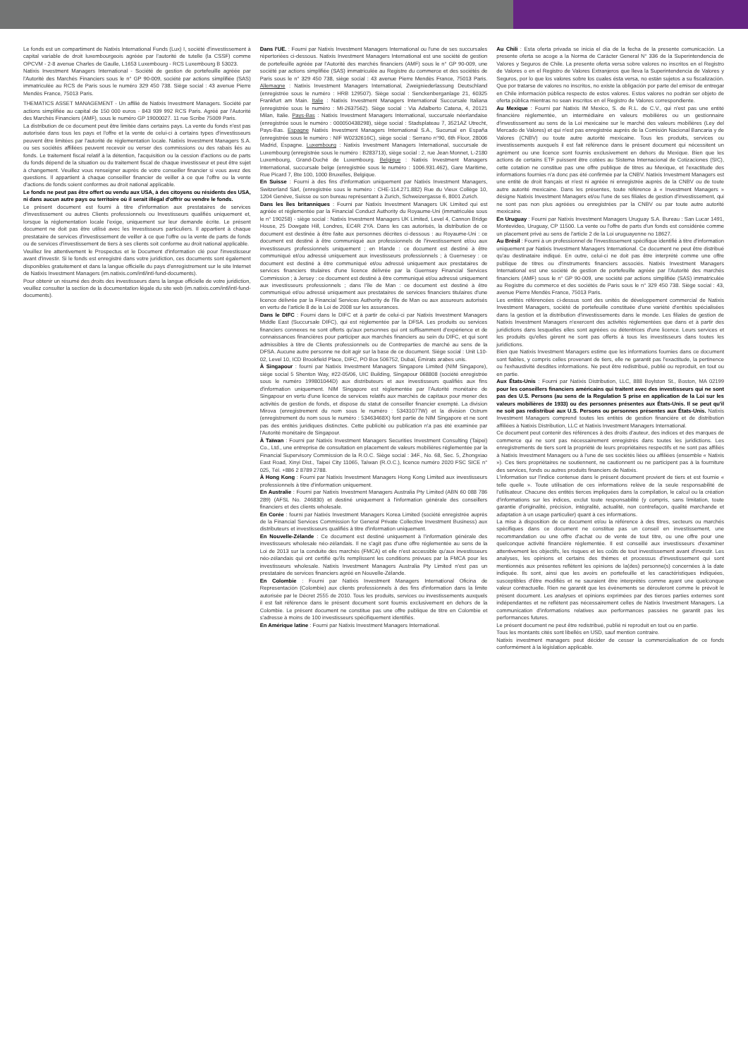Le fonds est un compartiment de Natixis International Funds (Lux) I, société d'investissement à capital variable de droit luxembourgeois agréée par l'autorité de tutelle (la CSSF) comme OPCVM - 2-8 avenue Charles de Gaulle, L1653 Luxembourg - RCS Luxembourg B 53023.
Natixis Investment Managers International - Société de gestion de portefeuille agréée par l'Autorité des Marchés Financiers sous le n° GP 90-009, société par actions simplifiée (SAS) immatriculée au RCS de Paris sous le numéro 329 450 738. Siège social : 43 avenue Pierre Mendès France, 75013 Paris.
THEMATICS ASSET MANAGEMENT - Un affilié de Natixis Investment Managers. Société par actions simplifiée au capital de 150 000 euros - 843 939 992 RCS Paris. Agréé par l'Autorité des Marchés Financiers (AMF), sous le numéro GP 19000027. 11 rue Scribe 75009 Paris.
La distribution de ce document peut être limitée dans certains pays. La vente du fonds n'est pas autorisée dans tous les pays et l'offre et la vente de celui-ci à certains types d'investisseurs peuvent être limitées par l'autorité de réglementation locale. Natixis Investment Managers S.A. ou ses sociétés affiliées peuvent recevoir ou verser des commissions ou des rabais liés au fonds. Le traitement fiscal relatif à la détention, l'acquisition ou la cession d'actions ou de parts du fonds dépend de la situation ou du traitement fiscal de chaque investisseur et peut être sujet à changement. Veuillez vous renseigner auprès de votre conseiller financier si vous avez des questions. Il appartient à chaque conseiller financier de veiller à ce que l'offre ou la vente d'actions de fonds soient conformes au droit national applicable.
Le fonds ne peut pas être offert ou vendu aux USA, à des citoyens ou résidents des USA, ni dans aucun autre pays ou territoire où il serait illégal d'offrir ou vendre le fonds.
Le présent document est fourni à titre d'information aux prestataires de services d'investissement ou autres Clients professionnels ou Investisseurs qualifiés uniquement et, lorsque la réglementation locale l'exige, uniquement sur leur demande écrite. Le présent document ne doit pas être utilisé avec les Investisseurs particuliers. Il appartient à chaque prestataire de services d'investissement de veiller à ce que l'offre ou la vente de parts de fonds ou de services d'investissement de tiers à ses clients soit conforme au droit national applicable.
Veuillez lire attentivement le Prospectus et le Document d'information clé pour l'investisseur avant d'investir. Si le fonds est enregistré dans votre juridiction, ces documents sont également disponibles gratuitement et dans la langue officielle du pays d'enregistrement sur le site Internet de Natixis Investment Managers (im.natixis.com/intl/intl-fund-documents).
Pour obtenir un résumé des droits des investisseurs dans la langue officielle de votre juridiction, veuillez consulter la section de la documentation légale du site web (im.natixis.com/intl/intl-fund-documents).
Dans l'UE. : Fourni par Natixis Investment Managers International ou l'une de ses succursales répertoriées ci-dessous. Natixis Investment Managers International est une société de gestion de portefeuille agréée par l'Autorité des marchés financiers (AMF) sous le n° GP 90-009, une société par actions simplifiée (SAS) immatriculée au Registre du commerce et des sociétés de Paris sous le n° 329 450 738, siège social : 43 avenue Pierre Mendès France, 75013 Paris. Allemagne : Natixis Investment Managers International, Zweigniederlassung Deutschland (enregistrée sous le numéro : HRB 129507). Siège social : Senckenberganlage 21, 60325 Frankfurt am Main. Italie : Natixis Investment Managers International Succursale Italiana (enregistrée sous le numéro : MI-2637562). Siège social : Via Adalberto Catena, 4, 20121 Milan, Italie. Pays-Bas : Natixis Investment Managers International, succursale néerlandaise (enregistrée sous le numéro : 000050438298), siège social : Stadsplateau 7, 3521AZ Utrecht, Pays-Bas. Espagne Natixis Investment Managers International S.A., Sucursal en España (enregistrée sous le numéro : NIF W0232616C), siège social : Serrano n°90, 6th Floor, 28006 Madrid, Espagne. Luxembourg : Natixis Investment Managers International, succursale de Luxembourg (enregistrée sous le numéro : B283713), siège social : 2, rue Jean Monnet, L-2180 Luxembourg, Grand-Duché de Luxembourg. Belgique : Natixis Investment Managers International, succursale belge (enregistrée sous le numéro : 1006.931.462), Gare Maritime, Rue Picard 7, Bte 100, 1000 Bruxelles, Belgique.
En Suisse : Fourni à des fins d'information uniquement par Natixis Investment Managers, Switzerland Sàrl, (enregistrée sous le numéro : CHE-114.271.882) Rue du Vieux Collège 10, 1204 Genève, Suisse ou son bureau représentant à Zurich, Schweizergasse 6, 8001 Zurich.
Dans les îles britanniques : Fourni par Natixis Investment Managers UK Limited qui est agréée et réglementée par la Financial Conduct Authority du Royaume-Uni (immatriculée sous le n° 190258) - siège social : Natixis Investment Managers UK Limited, Level 4, Cannon Bridge House, 25 Dowgate Hill, Londres, EC4R 2YA. Dans les cas autorisés, la distribution de ce document est destinée à être faite aux personnes décrites ci-dessous : au Royaume-Uni : ce document est destiné à être communiqué aux professionnels de l'investissement et/ou aux investisseurs professionnels uniquement ; en Irlande : ce document est destiné à être communiqué et/ou adressé uniquement aux investisseurs professionnels ; à Guernesey : ce document est destiné à être communiqué et/ou adressé uniquement aux prestataires de services financiers titulaires d'une licence délivrée par la Guernsey Financial Services Commission ; à Jersey : ce document est destiné à être communiqué et/ou adressé uniquement aux investisseurs professionnels ; dans l'île de Man : ce document est destiné à être communiqué et/ou adressé uniquement aux prestataires de services financiers titulaires d'une licence délivrée par la Financial Services Authority de l'île de Man ou aux assureurs autorisés en vertu de l'article 8 de la Loi de 2008 sur les assurances.
Dans le DIFC : Fourni dans le DIFC et à partir de celui-ci par Natixis Investment Managers Middle East (Succursale DIFC), qui est réglementée par la DFSA. Les produits ou services financiers connexes ne sont offerts qu'aux personnes qui ont suffisamment d'expérience et de connaissances financières pour participer aux marchés financiers au sein du DIFC, et qui sont admissibles à titre de Clients professionnels ou de Contreparties de marché au sens de la DFSA. Aucune autre personne ne doit agir sur la base de ce document. Siège social : Unit L10-02, Level 10, ICD Brookfield Place, DIFC, PO Box 506752, Dubaï, Émirats arabes unis.
À Singapour : fourni par Natixis Investment Managers Singapore Limited (NIM Singapore), siège social 5 Shenton Way, #22-05/06, UIC Building, Singapour 068808 (société enregistrée sous le numéro 199801044D) aux distributeurs et aux investisseurs qualifiés aux fins d'information uniquement. NIM Singapore est réglementée par l'Autorité monétaire de Singapour en vertu d'une licence de services relatifs aux marchés de capitaux pour mener des activités de gestion de fonds, et dispose du statut de conseiller financier exempté. La division Mirova (enregistrement du nom sous le numéro : 53431077W) et la division Ostrum (enregistrement du nom sous le numéro : 53463468X) font partie de NIM Singapore et ne sont pas des entités juridiques distinctes. Cette publicité ou publication n'a pas été examinée par l'Autorité monétaire de Singapour.
À Taïwan : Fourni par Natixis Investment Managers Securities Investment Consulting (Taipei) Co., Ltd., une entreprise de consultation en placement de valeurs mobilières réglementée par la Financial Supervisory Commission de la R.O.C. Siège social : 34F., No. 68, Sec. 5, Zhongxiao East Road, Xinyi Dist., Taipei City 11065, Taïwan (R.O.C.), licence numéro 2020 FSC SICE n° 025, Tél. +886 2 8789 2788.
À Hong Kong : Fourni par Natixis Investment Managers Hong Kong Limited aux investisseurs professionnels à titre d'information uniquement.
En Australie : Fourni par Natixis Investment Managers Australia Pty Limited (ABN 60 088 786 289) (AFSL No. 246830) et destiné uniquement à l'information générale des conseillers financiers et des clients wholesale.
En Corée : fourni par Natixis Investment Managers Korea Limited (société enregistrée auprès de la Financial Services Commission for General Private Collective Investment Business) aux distributeurs et investisseurs qualifiés à titre d'information uniquement.
En Nouvelle-Zélande : Ce document est destiné uniquement à l'information générale des investisseurs wholesale néo-zélandais. Il ne s'agit pas d'une offre réglementée au sens de la Loi de 2013 sur la conduite des marchés (FMCA) et elle n'est accessible qu'aux investisseurs néo-zélandais qui ont certifié qu'ils remplissent les conditions prévues par la FMCA pour les investisseurs wholesale. Natixis Investment Managers Australia Pty Limited n'est pas un prestataire de services financiers agréé en Nouvelle-Zélande.
En Colombie : Fourni par Natixis Investment Managers International Oficina de Representación (Colombie) aux clients professionnels à des fins d'information dans la limite autorisée par le Décret 2555 de 2010. Tous les produits, services ou investissements auxquels il est fait référence dans le présent document sont fournis exclusivement en dehors de la Colombie. Le présent document ne constitue pas une offre publique de titre en Colombie et s'adresse à moins de 100 investisseurs spécifiquement identifiés.
En Amérique latine : Fourni par Natixis Investment Managers International.
Au Chili : Esta oferta privada se inicia el día de la fecha de la presente comunicación. La presente oferta se acoge a la Norma de Carácter General N° 336 de la Superintendencia de Valores y Seguros de Chile. La presente oferta versa sobre valores no inscritos en el Registro de Valores o en el Registro de Valores Extranjeros que lleva la Superintendencia de Valores y Seguros, por lo que los valores sobre los cuales ésta versa, no están sujetos a su fiscalización. Que por tratarse de valores no inscritos, no existe la obligación por parte del emisor de entregar en Chile información pública respecto de estos valores. Estos valores no podrán ser objeto de oferta pública mientras no sean inscritos en el Registro de Valores correspondiente.
Au Mexique : Fourni par Natixis IM Mexico, S. de R.L. de C.V., qui n'est pas une entité financière réglementée, un intermédiaire en valeurs mobilières ou un gestionnaire d'investissement au sens de la Loi mexicaine sur le marché des valeurs mobilières (Ley del Mercado de Valores) et qui n'est pas enregistrée auprès de la Comisión Nacional Bancaria y de Valores (CNBV) ou toute autre autorité mexicaine. Tous les produits, services ou investissements auxquels il est fait référence dans le présent document qui nécessitent un agrément ou une licence sont fournis exclusivement en dehors du Mexique. Bien que les actions de certains ETF puissent être cotées au Sistema Internacional de Cotizaciones (SIC), cette cotation ne constitue pas une offre publique de titres au Mexique, et l'exactitude des informations fournies n'a donc pas été confirmée par la CNBV. Natixis Investment Managers est une entité de droit français et n'est ni agréée ni enregistrée auprès de la CNBV ou de toute autre autorité mexicaine. Dans les présentes, toute référence à « Investment Managers » désigne Natixis Investment Managers et/ou l'une de ses filiales de gestion d'investissement, qui ne sont pas non plus agréées ou enregistrées par la CNBV ou par toute autre autorité mexicaine.
En Uruguay : Fourni par Natixis Investment Managers Uruguay S.A. Bureau : San Lucar 1491, Montevideo, Uruguay, CP 11500. La vente ou l'offre de parts d'un fonds est considérée comme un placement privé au sens de l'article 2 de la Loi uruguayenne no 18627.
Au Brésil : Fourni à un professionnel de l'investissement spécifique identifié à titre d'information uniquement par Natixis Investment Managers International. Ce document ne peut être distribué qu'au destinataire indiqué. En outre, celui-ci ne doit pas être interprété comme une offre publique de titres ou d'instruments financiers associés. Natixis Investment Managers International est une société de gestion de portefeuille agréée par l'Autorité des marchés financiers (AMF) sous le n° GP 90-009, une société par actions simplifiée (SAS) immatriculée au Registre du commerce et des sociétés de Paris sous le n° 329 450 738. Siège social : 43, avenue Pierre Mendès France, 75013 Paris.
Les entités référencées ci-dessus sont des unités de développement commercial de Natixis Investment Managers, société de portefeuille constituée d'une variété d'entités spécialisées dans la gestion et la distribution d'investissements dans le monde. Les filiales de gestion de Natixis Investment Managers n'exercent des activités réglementées que dans et à partir des juridictions dans lesquelles elles sont agréées ou détentrices d'une licence. Leurs services et les produits qu'elles gèrent ne sont pas offerts à tous les investisseurs dans toutes les juridictions.
Bien que Natixis Investment Managers estime que les informations fournies dans ce document sont fiables, y compris celles provenant de tiers, elle ne garantit pas l'exactitude, la pertinence ou l'exhaustivité desdites informations. Ne peut être redistribué, publié ou reproduit, en tout ou en partie.
Aux États-Unis : Fourni par Natixis Distribution, LLC, 888 Boylston St., Boston, MA 02199 pour les conseillers financiers américains qui traitent avec des investisseurs qui ne sont pas des U.S. Persons (au sens de la Regulation S prise en application de la Loi sur les valeurs mobilières de 1933) ou des personnes présentes aux États-Unis. Il se peut qu'il ne soit pas redistribué aux U.S. Persons ou personnes présentes aux États-Unis. Natixis Investment Managers comprend toutes les entités de gestion financière et de distribution affiliées à Natixis Distribution, LLC et Natixis Investment Managers International.
Ce document peut contenir des références à des droits d'auteur, des indices et des marques de commerce qui ne sont pas nécessairement enregistrés dans toutes les juridictions. Les enregistrements de tiers sont la propriété de leurs propriétaires respectifs et ne sont pas affiliés à Natixis Investment Managers ou à l'une de ses sociétés liées ou affiliées (ensemble « Natixis »). Ces tiers propriétaires ne soutiennent, ne cautionnent ou ne participent pas à la fourniture des services, fonds ou autres produits financiers de Natixis.
L'information sur l'indice contenue dans le présent document provient de tiers et est fournie « telle quelle ». Toute utilisation de ces informations relève de la seule responsabilité de l'utilisateur. Chacune des entités tierces impliquées dans la compilation, le calcul ou la création d'informations sur les indices, exclut toute responsabilité (y compris, sans limitation, toute garantie d'originalité, précision, intégralité, actualité, non contrefaçon, qualité marchande et adaptation à un usage particulier) quant à ces informations.
La mise à disposition de ce document et/ou la référence à des titres, secteurs ou marchés spécifiques dans ce document ne constitue pas un conseil en investissement, une recommandation ou une offre d'achat ou de vente de tout titre, ou une offre pour une quelconque activité financière réglementée. Il est conseillé aux investisseurs d'examiner attentivement les objectifs, les risques et les coûts de tout investissement avant d'investir. Les analyses, les opinions et certains des thèmes et processus d'investissement qui sont mentionnés aux présentes reflètent les opinions de la(des) personne(s) concernées à la date indiquée. Ils sont, ainsi que les avoirs en portefeuille et les caractéristiques indiquées, susceptibles d'être modifiés et ne sauraient être interprétés comme ayant une quelconque valeur contractuelle. Rien ne garantit que les événements se dérouleront comme le prévoit le présent document. Les analyses et opinions exprimées par des tierces parties externes sont indépendantes et ne reflètent pas nécessairement celles de Natixis Investment Managers. La communication d'informations relatives aux performances passées ne garantit pas les performances futures.
Le présent document ne peut être redistribué, publié ni reproduit en tout ou en partie.
Tous les montants cités sont libellés en USD, sauf mention contraire.
Natixis investment managers peut décider de cesser la commercialisation de ce fonds conformément à la législation applicable.